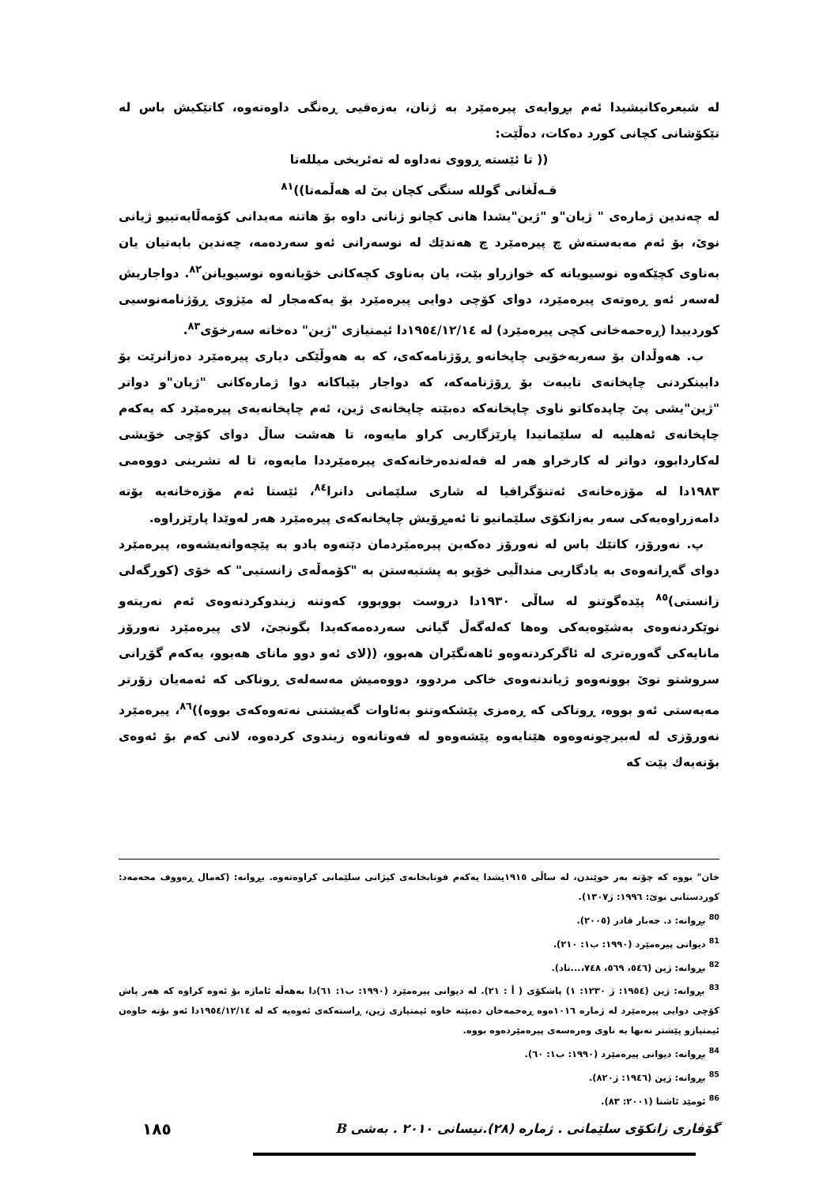لە شیعرەکانیشیدا ئەم بڕوایەی پیرەمێرد بە ژنان، بەزەقیی ڕەنگی داوەتەوە، کاتێکیش باس لە تێکۆشانی کچانی کورد دەکات، دەڵێت:
(( تا ئێستە ڕووی نەداوە لە تەئریخی میللەتا
قـەڵغانی گوللە سنگی کچان بیٚ لە هەڵمەتا))<sup>٨١</sup>
لە چەندین ژمارەی " ژیان"و "ژین"یشدا هانی کچانو ژنانی داوە بۆ هاتنە مەیدانی کۆمەڵایەتییو ژیانی نویٚ، بۆ ئەم مەبەستەش چ پیرەمێرد چ هەندێك لە نوسەرانی ئەو سەردەمە، چەندین بابەتیان یان بەناوی کچێکەوە نوسیویانە کە خوازراو بێت، یان بەناوی کچەکانی خۆیانەوە نوسیویانن<sup>٨٢</sup>. دواجاریش لەسەر ئەو ڕەوتەی پیرەمێرد، دوای کۆچی دوایی پیرەمێرد بۆ یەکەمجار لە مێژوی ڕۆژنامەنوسیی کوردییدا (ڕەحمەخانی کچی پیرەمێرد) لە ١٩٥٤/١٢/١٤دا ئیمتیازی "ژین" دەخاتە سەرخۆی<sup>٨٣</sup>.
ب. هەوڵدان بۆ سەربەخۆیی چاپخانەو ڕۆژنامەکەی، کە بە هەوڵێکی دیاری پیرەمێرد دەزانرێت بۆ دابینکردنی چاپخانەی تایبەت بۆ ڕۆژنامەکە، کە دواجار بێباکانە دوا ژمارەکانی "ژیان"و دواتر "ژین"یشی پیٚ چاپدەکاتو ناوی چاپخانەکە دەبێتە چاپخانەی ژین، ئەم چاپخانەیەی پیرەمێرد کە یەکەم چاپخانەی ئەهلییە لە سلێمانیدا پارێزگاریی کراو مایەوە، تا هەشت ساڵ دوای کۆچی خۆیشی لەکاردابوو، دواتر لە کارخراو هەر لە قەلەندەرخانەکەی پیرەمێرددا مایەوە، تا لە تشرینی دووەمی ١٩٨٣دا لە مۆزەخانەی ئەتنۆگرافیا لە شاری سلێمانی دانرا<sup>٨٤</sup>، ئێستا ئەم مۆزەخانەیە بۆتە دامەزراوەیەکی سەر بەزانکۆی سلێمانیو تا ئەمڕۆیش چاپخانەکەی پیرەمێرد هەر لەوێدا پارێزراوە.
پ. نەورۆز، کاتێك باس لە نەورۆز دەکەین پیرەمێردمان دێتەوە یادو بە پێچەوانەیشەوە، پیرەمێرد دوای گەڕانەوەی بە یادگاریی منداڵیی خۆیو بە پشتبەستن بە "کۆمەڵەی زانستیی" کە خۆی (کوڕگەلی زانستی)<sup>٨٥</sup> پێدەگوتنو لە ساڵی ١٩٣٠دا دروست بووبوو، کەوتنە زیندوکردنەوەی ئەم نەریتەو نوێکردنەوەی بەشێوەیەکی وەها کەلەگەڵ گیانی سەردەمەکەیدا بگونجیٚ، لای پیرەمێرد نەورۆز مانایەکی گەورەتری لە ئاگرکردنەوەو ئاهەنگێران هەبوو، ((لای ئەو دوو مانای هەبوو، یەکەم گۆڕانی سروشتو نویٚ بوونەوەو ژیاندنەوەی خاکی مردوو، دووەمیش مەسەلەی ڕوناکی کە ئەمەیان زۆرتر مەبەستی ئەو بووە، ڕوناکی کە ڕەمزی پێشکەوتنو بەئاوات گەیشتنی نەتەوەکەی بووە))<sup>٨٦</sup>، پیرەمێرد نەورۆزی لە لەبیرچونەوەوە هێنایەوە پێشەوەو لە فەوتانەوە زیندوی کردەوە، لانی کەم بۆ ئەوەی بۆنەیەك بێت کە
خان" بووە کە چۆتە بەر خوێندن، لە ساڵی ١٩١٥یشدا یەکەم قوتابخانەی کیژانی سلێمانی کراوەتەوە. بڕوانە: (کەمال ڕەووف محەمەد: کوردستانی نویٚ: ١٩٩٦: ژ١٣٠٧).
<sup>80</sup> بڕوانە: د. جەبار قادر (٢٠٠٥).
<sup>81</sup> دیوانی پیرەمێرد (١٩٩٠: ب١: ٢١٠).
<sup>82</sup> بڕوانە: ژین (٥٤٦، ٥٦٩، ٧٤٨،...تاد).
<sup>83</sup> بڕوانە: ژین (١٩٥٤: ژ ١٢٣٠: ١) پاشکۆی ( أ : ٢١). لە دیوانی پیرەمێرد (١٩٩٠: ب١: ٦١)دا بەهەڵە ئاماژە بۆ ئەوە کراوە کە هەر پاش کۆچی دوایی پیرەمێرد لە ژمارە ١٠١٦ەوە ڕەحمەخان دەبێتە خاوە ئیمتیازی ژین، ڕاستەکەی ئەوەیە کە لە ١٩٥٤/١٢/١٤دا ئەو بۆتە خاوەن ئیمتیازو پێشتر تەنها بە ناوی وەرەسەی پیرەمێردەوە بووە.
<sup>84</sup> بڕوانە: دیوانی پیرەمێرد (١٩٩٠: ب١: ٦٠).
<sup>85</sup> بڕوانە: ژین (١٩٤٦: ژ٨٢٠).
<sup>86</sup> ئومێد ئاشنا (٢٠٠١: ٨٣).
گۆڤاری زانکۆی سلێمانی . ژمارە (٢٨).نیسانی ٢٠١٠ . بەشی B ١٨٥